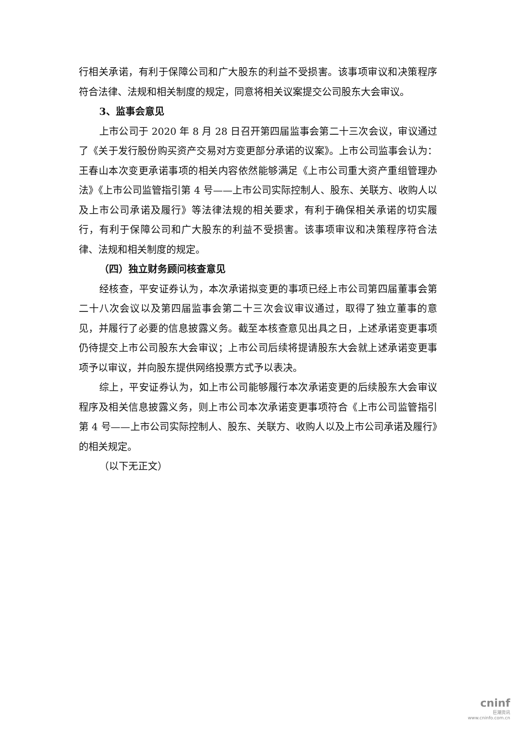行相关承诺，有利于保障公司和广大股东的利益不受损害。该事项审议和决策程序符合法律、法规和相关制度的规定，同意将相关议案提交公司股东大会审议。
3、监事会意见
上市公司于 2020 年 8 月 28 日召开第四届监事会第二十三次会议，审议通过了《关于发行股份购买资产交易对方变更部分承诺的议案》。上市公司监事会认为：王春山本次变更承诺事项的相关内容依然能够满足《上市公司重大资产重组管理办法》《上市公司监管指引第 4 号——上市公司实际控制人、股东、关联方、收购人以及上市公司承诺及履行》等法律法规的相关要求，有利于确保相关承诺的切实履行，有利于保障公司和广大股东的利益不受损害。该事项审议和决策程序符合法律、法规和相关制度的规定。
（四）独立财务顾问核查意见
经核查，平安证券认为，本次承诺拟变更的事项已经上市公司第四届董事会第二十八次会议以及第四届监事会第二十三次会议审议通过，取得了独立董事的意见，并履行了必要的信息披露义务。截至本核查意见出具之日，上述承诺变更事项仍待提交上市公司股东大会审议；上市公司后续将提请股东大会就上述承诺变更事项予以审议，并向股东提供网络投票方式予以表决。
综上，平安证券认为，如上市公司能够履行本次承诺变更的后续股东大会审议程序及相关信息披露义务，则上市公司本次承诺变更事项符合《上市公司监管指引第 4 号——上市公司实际控制人、股东、关联方、收购人以及上市公司承诺及履行》的相关规定。
（以下无正文）
cninf
巨潮资讯
www.cninfo.com.cn